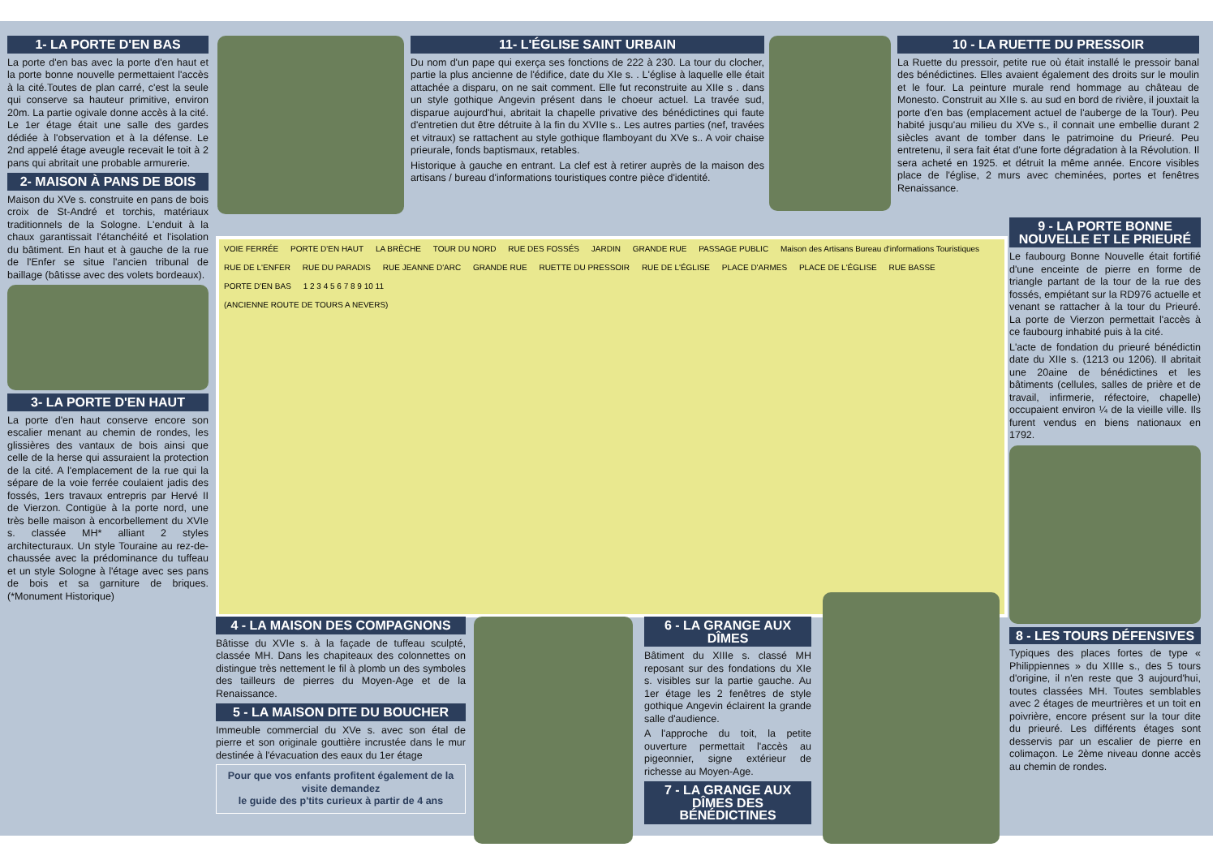1- LA PORTE D'EN BAS
La porte d'en bas avec la porte d'en haut et la porte bonne nouvelle permettaient l'accès à la cité.Toutes de plan carré, c'est la seule qui conserve sa hauteur primitive, environ 20m. La partie ogivale donne accès à la cité. Le 1er étage était une salle des gardes dédiée à l'observation et à la défense. Le 2nd appelé étage aveugle recevait le toit à 2 pans qui abritait une probable armurerie.
2- MAISON À PANS DE BOIS
Maison du XVe s. construite en pans de bois croix de St-André et torchis, matériaux traditionnels de la Sologne. L'enduit à la chaux garantissait l'étanchéité et l'isolation du bâtiment. En haut et à gauche de la rue de l'Enfer se situe l'ancien tribunal de baillage (bâtisse avec des volets bordeaux).
3- LA PORTE D'EN HAUT
La porte d'en haut conserve encore son escalier menant au chemin de rondes, les glissières des vantaux de bois ainsi que celle de la herse qui assuraient la protection de la cité. A l'emplacement de la rue qui la sépare de la voie ferrée coulaient jadis des fossés, 1ers travaux entrepris par Hervé II de Vierzon. Contigüe à la porte nord, une très belle maison à encorbellement du XVIe s. classée MH* alliant 2 styles architecturaux. Un style Touraine au rez-de-chaussée avec la prédominance du tuffeau et un style Sologne à l'étage avec ses pans de bois et sa garniture de briques.(*Monument Historique)
11- L'ÉGLISE SAINT URBAIN
Du nom d'un pape qui exerça ses fonctions de 222 à 230. La tour du clocher, partie la plus ancienne de l'édifice, date du XIe s. . L'église à laquelle elle était attachée a disparu, on ne sait comment. Elle fut reconstruite au XIIe s . dans un style gothique Angevin présent dans le choeur actuel. La travée sud, disparue aujourd'hui, abritait la chapelle privative des bénédictines qui faute d'entretien dut être détruite à la fin du XVIIe s.. Les autres parties (nef, travées et vitraux) se rattachent au style gothique flamboyant du XVe s.. A voir chaise prieurale, fonds baptismaux, retables.
Historique à gauche en entrant. La clef est à retirer auprès de la maison des artisans / bureau d'informations touristiques contre pièce d'identité.
10 - LA RUETTE DU PRESSOIR
La Ruette du pressoir, petite rue où était installé le pressoir banal des bénédictines. Elles avaient également des droits sur le moulin et le four. La peinture murale rend hommage au château de Monesto. Construit au XIIe s. au sud en bord de rivière, il jouxtait la porte d'en bas (emplacement actuel de l'auberge de la Tour). Peu habité jusqu'au milieu du XVe s., il connait une embellie durant 2 siècles avant de tomber dans le patrimoine du Prieuré. Peu entretenu, il sera fait état d'une forte dégradation à la Révolution. Il sera acheté en 1925. et détruit la même année. Encore visibles place de l'église, 2 murs avec cheminées, portes et fenêtres Renaissance.
VOIE FERRÉE PORTE D'EN HAUT LA BRÈCHE TOUR DU NORD RUE DES FOSSÉS JARDIN GRANDE RUE PASSAGE PUBLIC Maison des Artisans Bureau d'informations Touristiques RUE DE L'ENFER RUE DU PARADIS RUE JEANNE D'ARC GRANDE RUE RUETTE DU PRESSOIR RUE DE L'ÉGLISE PLACE D'ARMES PLACE DE L'ÉGLISE RUE BASSE PORTE D'EN BAS 1 2 3 4 5 6 7 8 9 10 11
(ANCIENNE ROUTE DE TOURS A NEVERS)
9 - LA PORTE BONNE NOUVELLE ET LE PRIEURÉ
Le faubourg Bonne Nouvelle était fortifié d'une enceinte de pierre en forme de triangle partant de la tour de la rue des fossés, empiétant sur la RD976 actuelle et venant se rattacher à la tour du Prieuré. La porte de Vierzon permettait l'accès à ce faubourg inhabité puis à la cité.
L'acte de fondation du prieuré bénédictin date du XIIe s. (1213 ou 1206). Il abritait une 20aine de bénédictines et les bâtiments (cellules, salles de prière et de travail, infirmerie, réfectoire, chapelle) occupaient environ ¼ de la vieille ville. Ils furent vendus en biens nationaux en 1792.
8 - LES TOURS DÉFENSIVES
Typiques des places fortes de type « Philippiennes » du XIIIe s., des 5 tours d'origine, il n'en reste que 3 aujourd'hui, toutes classées MH. Toutes semblables avec 2 étages de meurtrières et un toit en poivrière, encore présent sur la tour dite du prieuré. Les différents étages sont desservis par un escalier de pierre en colimaçon. Le 2ème niveau donne accès au chemin de rondes.
4 - LA MAISON DES COMPAGNONS
Bâtisse du XVIe s. à la façade de tuffeau sculpté, classée MH. Dans les chapiteaux des colonnettes on distingue très nettement le fil à plomb un des symboles des tailleurs de pierres du Moyen-Age et de la Renaissance.
5 - LA MAISON DITE DU BOUCHER
Immeuble commercial du XVe s. avec son étal de pierre et son originale gouttière incrustée dans le mur destinée à l'évacuation des eaux du 1er étage
Pour que vos enfants profitent également de la visite demandez
le guide des p'tits curieux à partir de 4 ans
6 - LA GRANGE AUX DÎMES
Bâtiment du XIIIe s. classé MH reposant sur des fondations du XIe s. visibles sur la partie gauche. Au 1er étage les 2 fenêtres de style gothique Angevin éclairent la grande salle d'audience.
A l'approche du toit, la petite ouverture permettait l'accès au pigeonnier, signe extérieur de richesse au Moyen-Age.
7 - LA GRANGE AUX DÎMES DES BÉNÉDICTINES